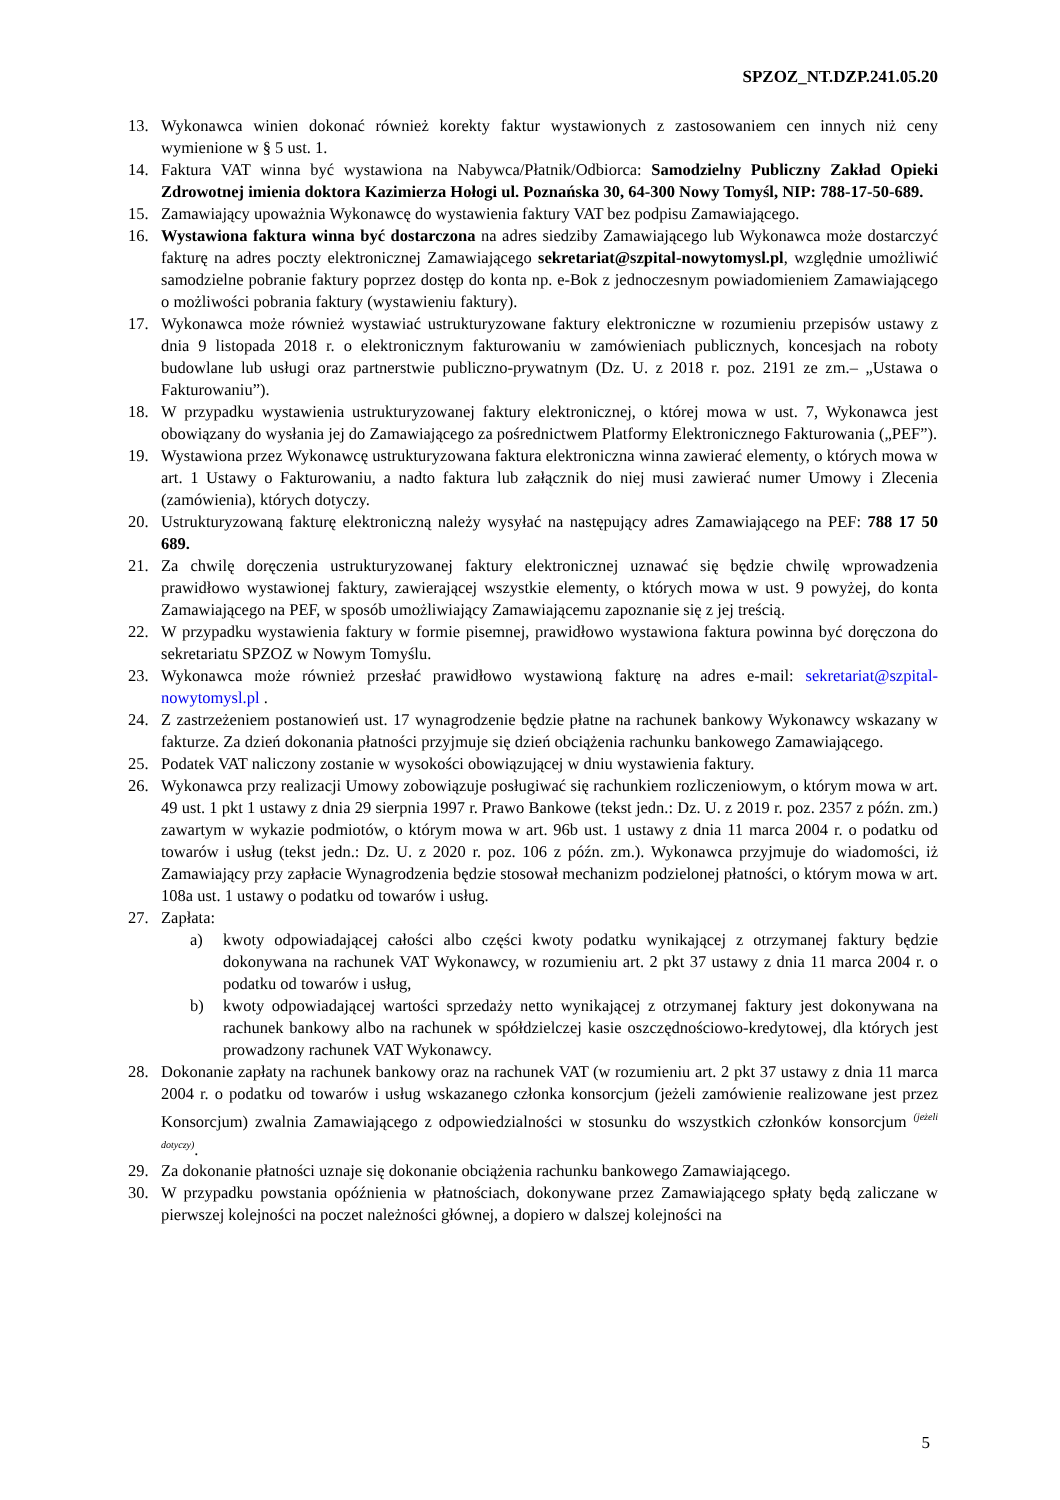SPZOZ_NT.DZP.241.05.20
13. Wykonawca winien dokonać również korekty faktur wystawionych z zastosowaniem cen innych niż ceny wymienione w § 5 ust. 1.
14. Faktura VAT winna być wystawiona na Nabywca/Płatnik/Odbiorca: Samodzielny Publiczny Zakład Opieki Zdrowotnej imienia doktora Kazimierza Hołogi ul. Poznańska 30, 64-300 Nowy Tomyśl, NIP: 788-17-50-689.
15. Zamawiający upoważnia Wykonawcę do wystawienia faktury VAT bez podpisu Zamawiającego.
16. Wystawiona faktura winna być dostarczona na adres siedziby Zamawiającego lub Wykonawca może dostarczyć fakturę na adres poczty elektronicznej Zamawiającego sekretariat@szpital-nowytomysl.pl, względnie umożliwić samodzielne pobranie faktury poprzez dostęp do konta np. e-Bok z jednoczesnym powiadomieniem Zamawiającego o możliwości pobrania faktury (wystawieniu faktury).
17. Wykonawca może również wystawiać ustrukturyzowane faktury elektroniczne w rozumieniu przepisów ustawy z dnia 9 listopada 2018 r. o elektronicznym fakturowaniu w zamówieniach publicznych, koncesjach na roboty budowlane lub usługi oraz partnerstwie publiczno-prywatnym (Dz. U. z 2018 r. poz. 2191 ze zm.– „Ustawa o Fakturowaniu”).
18. W przypadku wystawienia ustrukturyzowanej faktury elektronicznej, o której mowa w ust. 7, Wykonawca jest obowiązany do wysłania jej do Zamawiającego za pośrednictwem Platformy Elektronicznego Fakturowania („PEF”).
19. Wystawiona przez Wykonawcę ustrukturyzowana faktura elektroniczna winna zawierać elementy, o których mowa w art. 1 Ustawy o Fakturowaniu, a nadto faktura lub załącznik do niej musi zawierać numer Umowy i Zlecenia (zamówienia), których dotyczy.
20. Ustrukturyzowaną fakturę elektroniczną należy wysyłać na następujący adres Zamawiającego na PEF: 788 17 50 689.
21. Za chwilę doręczenia ustrukturyzowanej faktury elektronicznej uznawać się będzie chwilę wprowadzenia prawidłowo wystawionej faktury, zawierającej wszystkie elementy, o których mowa w ust. 9 powyżej, do konta Zamawiającego na PEF, w sposób umożliwiający Zamawiającemu zapoznanie się z jej treścią.
22. W przypadku wystawienia faktury w formie pisemnej, prawidłowo wystawiona faktura powinna być doręczona do sekretariatu SPZOZ w Nowym Tomyślu.
23. Wykonawca może również przesłać prawidłowo wystawioną fakturę na adres e-mail: sekretariat@szpital-nowytomysl.pl .
24. Z zastrzeżeniem postanowień ust. 17 wynagrodzenie będzie płatne na rachunek bankowy Wykonawcy wskazany w fakturze. Za dzień dokonania płatności przyjmuje się dzień obciążenia rachunku bankowego Zamawiającego.
25. Podatek VAT naliczony zostanie w wysokości obowiązującej w dniu wystawienia faktury.
26. Wykonawca przy realizacji Umowy zobowiązuje posługiwać się rachunkiem rozliczeniowym, o którym mowa w art. 49 ust. 1 pkt 1 ustawy z dnia 29 sierpnia 1997 r. Prawo Bankowe (tekst jedn.: Dz. U. z 2019 r. poz. 2357 z późn. zm.) zawartym w wykazie podmiotów, o którym mowa w art. 96b ust. 1 ustawy z dnia 11 marca 2004 r. o podatku od towarów i usług (tekst jedn.: Dz. U. z 2020 r. poz. 106 z późn. zm.). Wykonawca przyjmuje do wiadomości, iż Zamawiający przy zapłacie Wynagrodzenia będzie stosował mechanizm podzielonej płatności, o którym mowa w art. 108a ust. 1 ustawy o podatku od towarów i usług.
27. Zapłata:
a) kwoty odpowiadającej całości albo części kwoty podatku wynikającej z otrzymanej faktury będzie dokonywana na rachunek VAT Wykonawcy, w rozumieniu art. 2 pkt 37 ustawy z dnia 11 marca 2004 r. o podatku od towarów i usług,
b) kwoty odpowiadającej wartości sprzedaży netto wynikającej z otrzymanej faktury jest dokonywana na rachunek bankowy albo na rachunek w spółdzielczej kasie oszczędnościowo-kredytowej, dla których jest prowadzony rachunek VAT Wykonawcy.
28. Dokonanie zapłaty na rachunek bankowy oraz na rachunek VAT (w rozumieniu art. 2 pkt 37 ustawy z dnia 11 marca 2004 r. o podatku od towarów i usług wskazanego członka konsorcjum (jeżeli zamówienie realizowane jest przez Konsorcjum) zwalnia Zamawiającego z odpowiedzialności w stosunku do wszystkich członków konsorcjum <sup>(jeżeli dotyczy)</sup>.
29. Za dokonanie płatności uznaje się dokonanie obciążenia rachunku bankowego Zamawiającego.
30. W przypadku powstania opóźnienia w płatnościach, dokonywane przez Zamawiającego spłaty będą zaliczane w pierwszej kolejności na poczet należności głównej, a dopiero w dalszej kolejności na
5